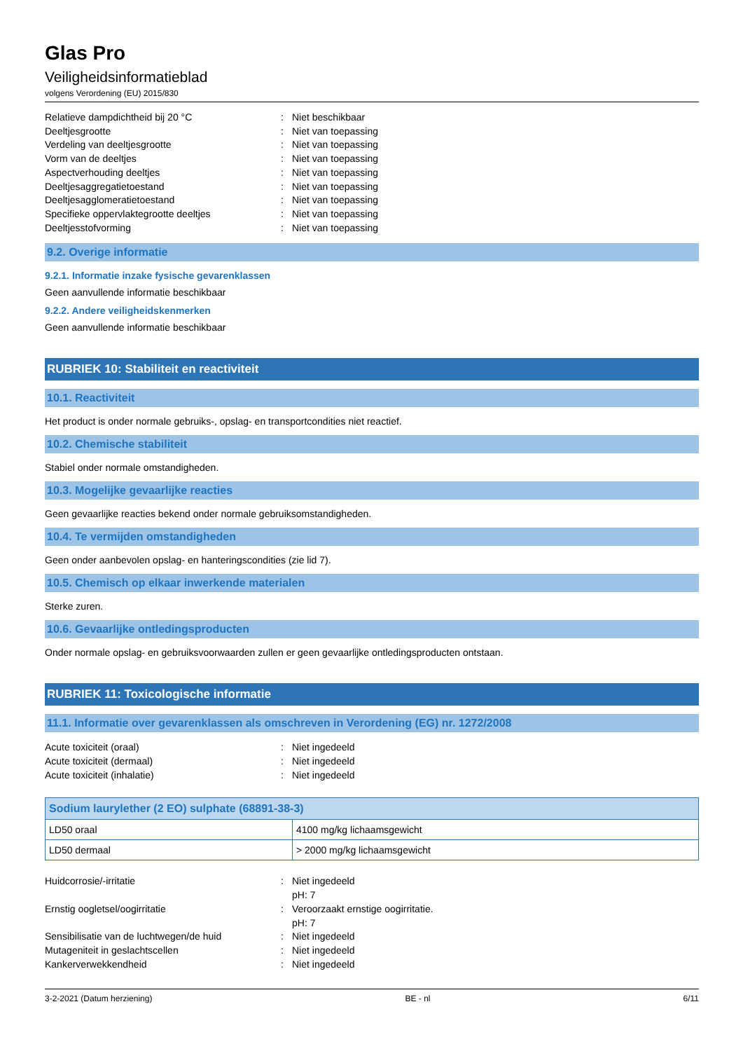Glas Pro
Veiligheidsinformatieblad
volgens Verordening (EU) 2015/830
Relatieve dampdichtheid bij 20 °C : Niet beschikbaar
Deeltjesgrootte : Niet van toepassing
Verdeling van deeltjesgrootte : Niet van toepassing
Vorm van de deeltjes : Niet van toepassing
Aspectverhouding deeltjes : Niet van toepassing
Deeltjesaggregatietoestand : Niet van toepassing
Deeltjesagglomeratietoestand : Niet van toepassing
Specifieke oppervlaktegrootte deeltjes : Niet van toepassing
Deeltjesstofvorming : Niet van toepassing
9.2. Overige informatie
9.2.1. Informatie inzake fysische gevarenklassen
Geen aanvullende informatie beschikbaar
9.2.2. Andere veiligheidskenmerken
Geen aanvullende informatie beschikbaar
RUBRIEK 10: Stabiliteit en reactiviteit
10.1. Reactiviteit
Het product is onder normale gebruiks-, opslag- en transportcondities niet reactief.
10.2. Chemische stabiliteit
Stabiel onder normale omstandigheden.
10.3. Mogelijke gevaarlijke reacties
Geen gevaarlijke reacties bekend onder normale gebruiksomstandigheden.
10.4. Te vermijden omstandigheden
Geen onder aanbevolen opslag- en hanteringscondities (zie lid 7).
10.5. Chemisch op elkaar inwerkende materialen
Sterke zuren.
10.6. Gevaarlijke ontledingsproducten
Onder normale opslag- en gebruiksvoorwaarden zullen er geen gevaarlijke ontledingsproducten ontstaan.
RUBRIEK 11: Toxicologische informatie
11.1. Informatie over gevarenklassen als omschreven in Verordening (EG) nr. 1272/2008
Acute toxiciteit (oraal) : Niet ingedeeld
Acute toxiciteit (dermaal) : Niet ingedeeld
Acute toxiciteit (inhalatie) : Niet ingedeeld
| Sodium laurylether (2 EO) sulphate (68891-38-3) | |
| --- | --- |
| LD50 oraal | 4100 mg/kg lichaamsgewicht |
| LD50 dermaal | > 2000 mg/kg lichaamsgewicht |
Huidcorrosie/-irritatie : Niet ingedeeld
pH: 7
Ernstig oogletsel/oogirritatie : Veroorzaakt ernstige oogirritatie.
pH: 7
Sensibilisatie van de luchtwegen/de huid : Niet ingedeeld
Mutageniteit in geslachtscellen : Niet ingedeeld
Kankerverwekkendheid : Niet ingedeeld
3-2-2021 (Datum herziening) BE - nl 6/11